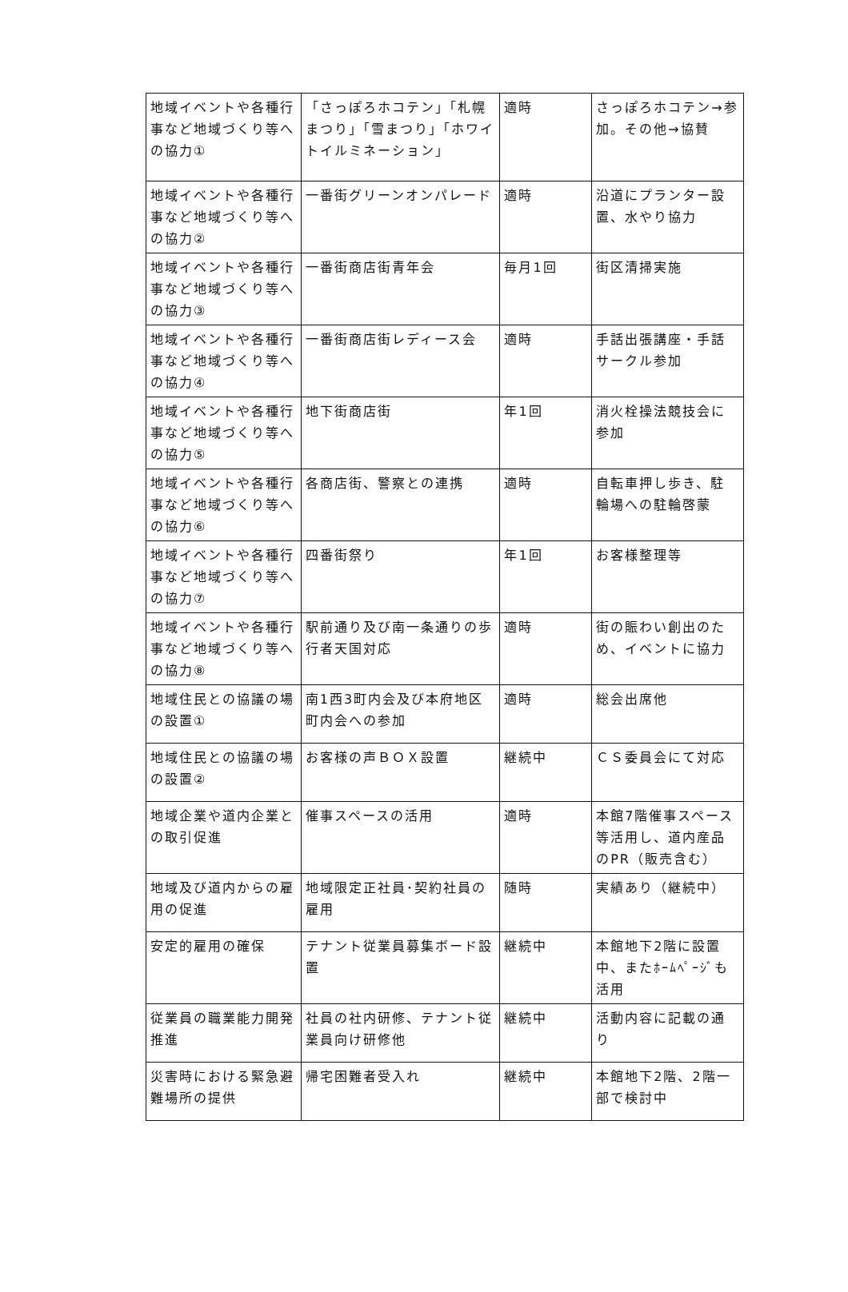| 地域イベントや各種行事など地域づくり等への協力① | 「さっぽろホコテン」「札幌まつり」「雪まつり」「ホワイトイルミネーション」 | 適時 | さっぽろホコテン→参加。その他→協賛 |
| 地域イベントや各種行事など地域づくり等への協力② | 一番街グリーンオンパレード | 適時 | 沿道にプランター設置、水やり協力 |
| 地域イベントや各種行事など地域づくり等への協力③ | 一番街商店街青年会 | 毎月1回 | 街区清掃実施 |
| 地域イベントや各種行事など地域づくり等への協力④ | 一番街商店街レディース会 | 適時 | 手話出張講座・手話サークル参加 |
| 地域イベントや各種行事など地域づくり等への協力⑤ | 地下街商店街 | 年1回 | 消火栓操法競技会に参加 |
| 地域イベントや各種行事など地域づくり等への協力⑥ | 各商店街、警察との連携 | 適時 | 自転車押し歩き、駐輪場への駐輪啓蒙 |
| 地域イベントや各種行事など地域づくり等への協力⑦ | 四番街祭り | 年1回 | お客様整理等 |
| 地域イベントや各種行事など地域づくり等への協力⑧ | 駅前通り及び南一条通りの歩行者天国対応 | 適時 | 街の賑わい創出のため、イベントに協力 |
| 地域住民との協議の場の設置① | 南1西3町内会及び本府地区町内会への参加 | 適時 | 総会出席他 |
| 地域住民との協議の場の設置② | お客様の声ＢＯＸ設置 | 継続中 | ＣＳ委員会にて対応 |
| 地域企業や道内企業との取引促進 | 催事スペースの活用 | 適時 | 本館7階催事スペース等活用し、道内産品のPR（販売含む） |
| 地域及び道内からの雇用の促進 | 地域限定正社員･契約社員の雇用 | 随時 | 実績あり（継続中） |
| 安定的雇用の確保 | テナント従業員募集ボード設置 | 継続中 | 本館地下2階に設置中、またﾎｰﾑﾍﾟｰｼﾞも活用 |
| 従業員の職業能力開発推進 | 社員の社内研修、テナント従業員向け研修他 | 継続中 | 活動内容に記載の通り |
| 災害時における緊急避難場所の提供 | 帰宅困難者受入れ | 継続中 | 本館地下2階、2階一部で検討中 |